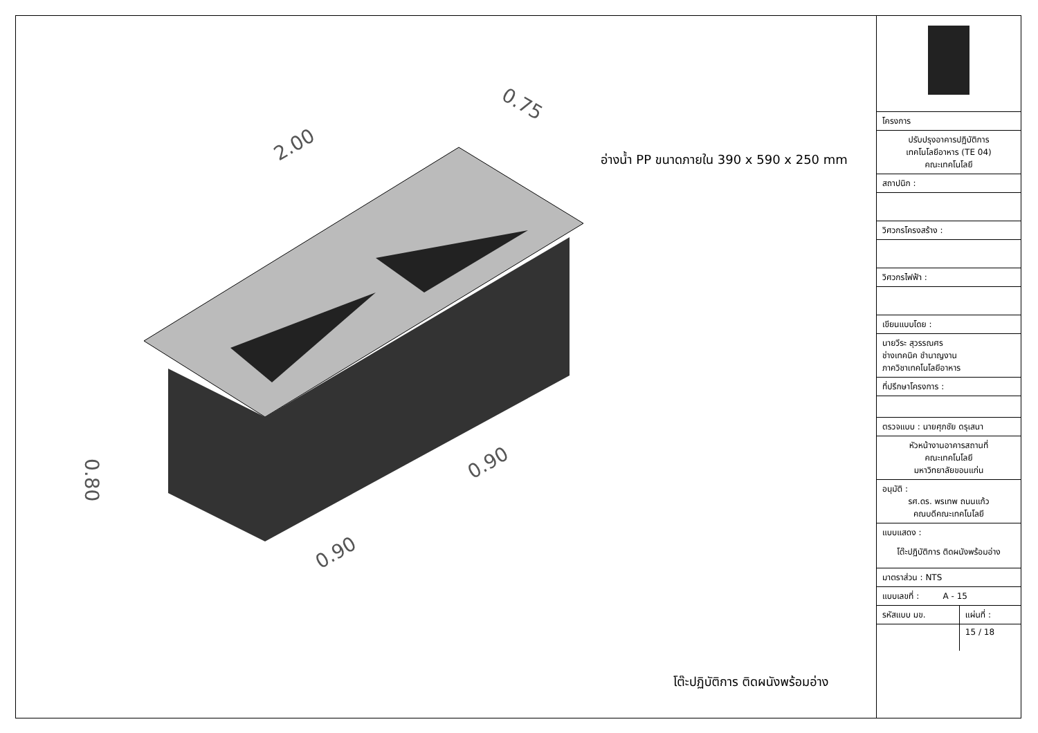2.00
0.75
0.90
0.90
0.80
อ่างน้ำ PP ขนาดภายใน 390 x 590 x 250 mm
โต๊ะปฏิบัติการ ติดผนังพร้อมอ่าง
| โครงการ |
| ปรับปรุงอาคารปฏิบัติการ เทคโนโลยีอาหาร (TE 04) คณะเทคโนโลยี |
| สถาปนิก : |
| วิศวกรโครงสร้าง : |
| วิศวกรไฟฟ้า : |
| เขียนแบบโดย : |
| นายวีระ สุวรรณศร ช่างเทคนิค ชำนาญงาน ภาควิชาเทคโนโลยีอาหาร |
| ที่ปรึกษาโครงการ : |
| ตรวจแบบ : นายศุภชัย ดรุเสนา |
| หัวหน้างานอาคารสถานที่ คณะเทคโนโลยี มหาวิทยาลัยขอนแก่น |
| อนุมัติ : รศ.ดร. พรเทพ ถนนแก้ว คณบดีคณะเทคโนโลยี |
| แบบแสดง : โต๊ะปฏิบัติการ ติดผนังพร้อมอ่าง |
| มาตราส่วน : NTS |
| แบบเลขที่ : A - 15 |
| รหัสแบบ มข. | แผ่นที่ : |
| | 15 / 18 |